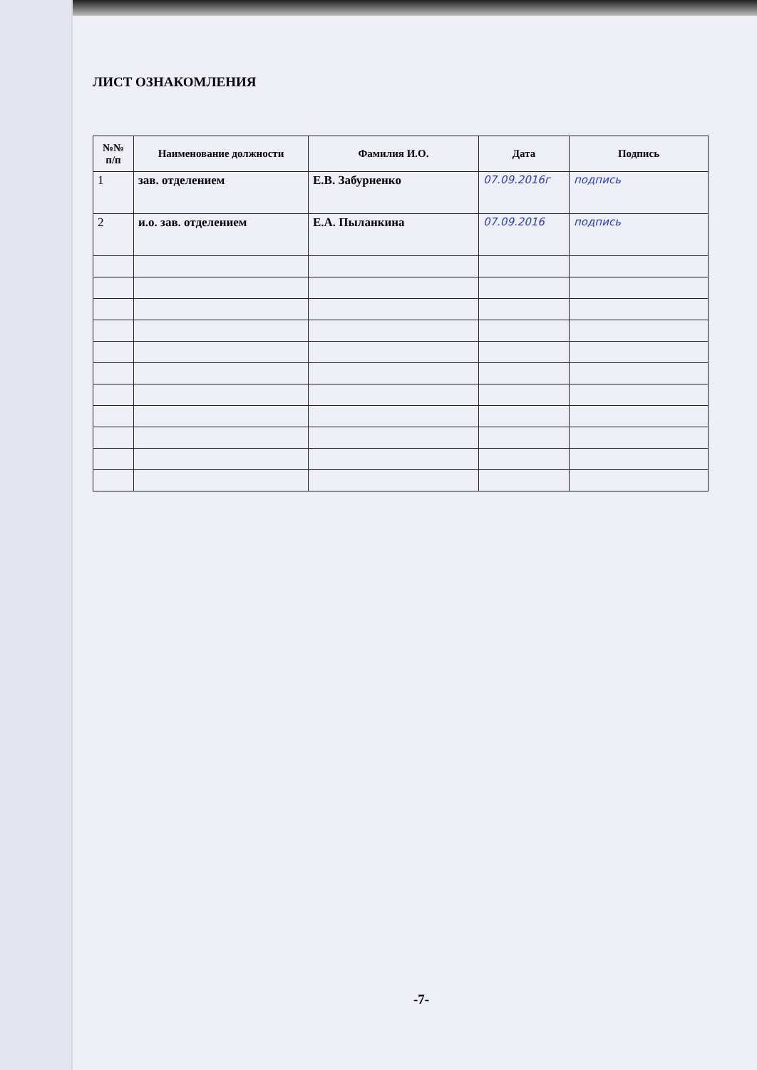ЛИСТ ОЗНАКОМЛЕНИЯ
| №№ п/п | Наименование должности | Фамилия И.О. | Дата | Подпись |
| --- | --- | --- | --- | --- |
| 1 | зав. отделением | Е.В. Забурненко | 07.09.2016г | подпись |
| 2 | и.о. зав. отделением | Е.А. Пыланкина | 07.09.2016 | подпись |
-7-